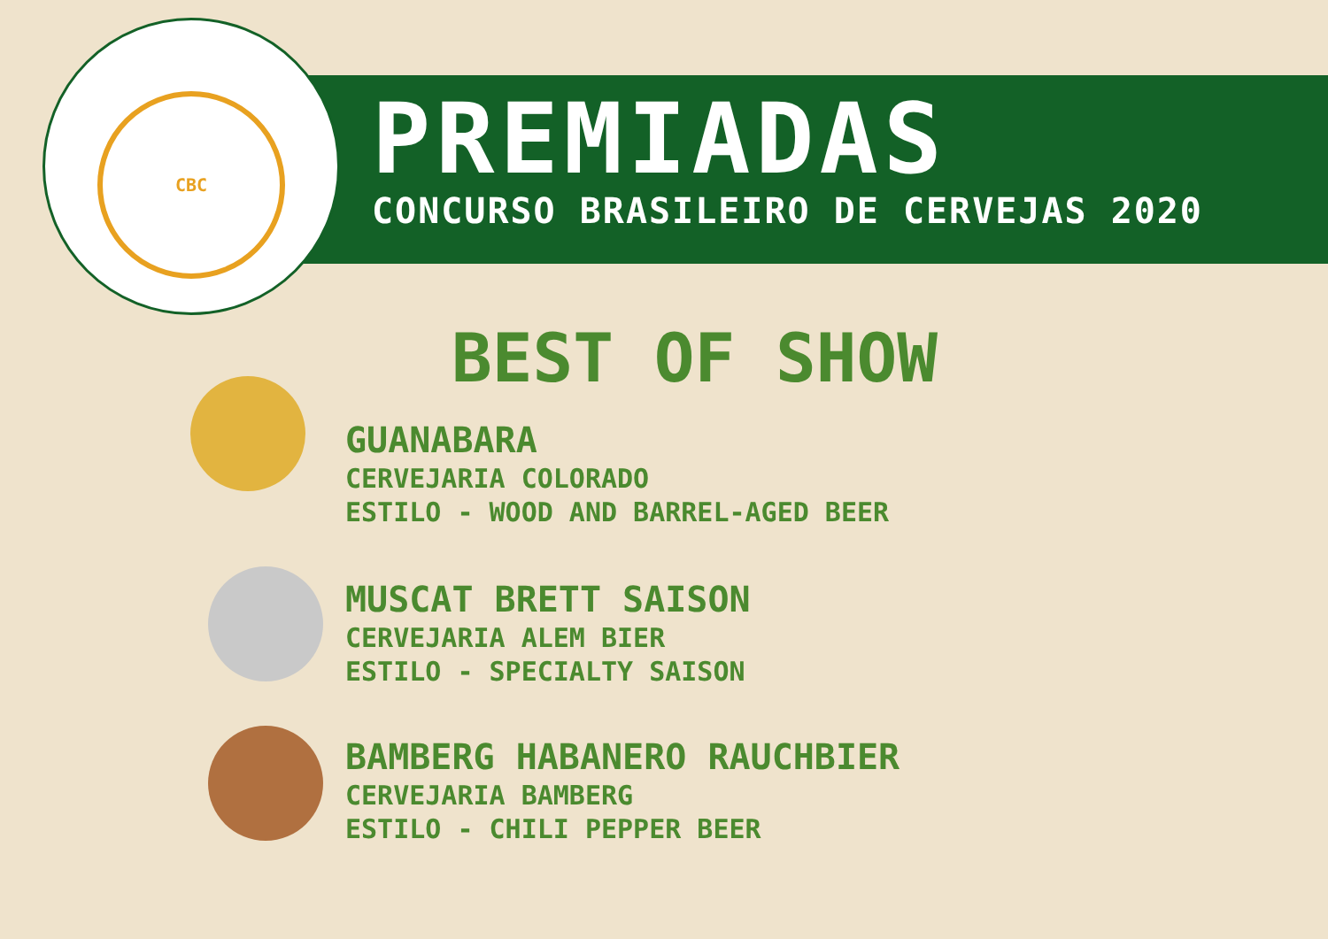CBC
PREMIADAS
CONCURSO BRASILEIRO DE CERVEJAS 2020
BEST OF SHOW
GUANABARA
CERVEJARIA COLORADO
ESTILO - WOOD AND BARREL-AGED BEER
MUSCAT BRETT SAISON
CERVEJARIA ALEM BIER
ESTILO - SPECIALTY SAISON
BAMBERG HABANERO RAUCHBIER
CERVEJARIA BAMBERG
ESTILO - CHILI PEPPER BEER